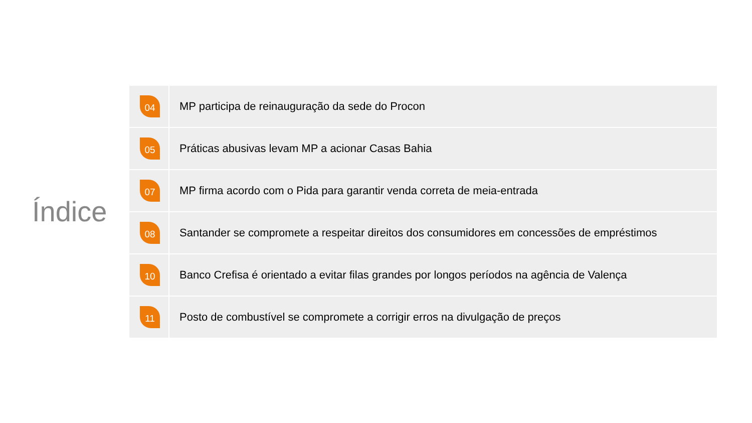Índice
| 04 | MP participa de reinauguração da sede do Procon |
| 05 | Práticas abusivas levam MP a acionar Casas Bahia |
| 07 | MP firma acordo com o Pida para garantir venda correta de meia-entrada |
| 08 | Santander se compromete a respeitar direitos dos consumidores em concessões de empréstimos |
| 10 | Banco Crefisa é orientado a evitar filas grandes por longos períodos na agência de Valença |
| 11 | Posto de combustível se compromete a corrigir erros na divulgação de preços |